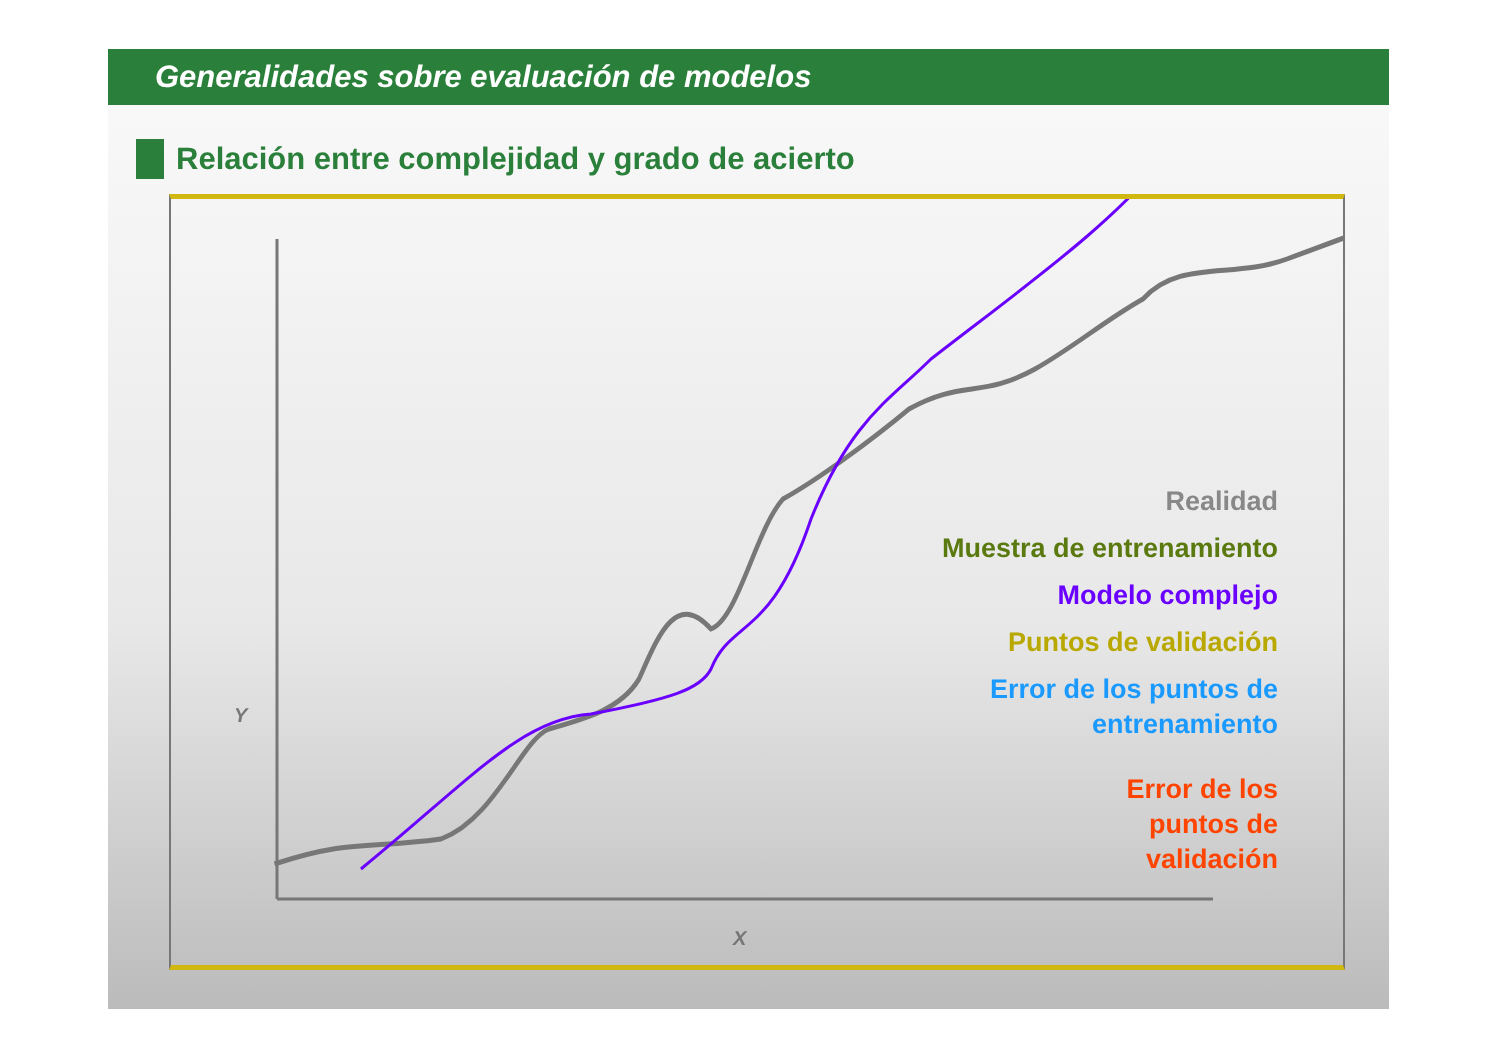Generalidades sobre evaluación de modelos
Relación entre complejidad y grado de acierto
Y
Realidad
Muestra de entrenamiento
Modelo complejo
Puntos de validación
Error de los puntos de
entrenamiento
Error de los
puntos de
validación
X